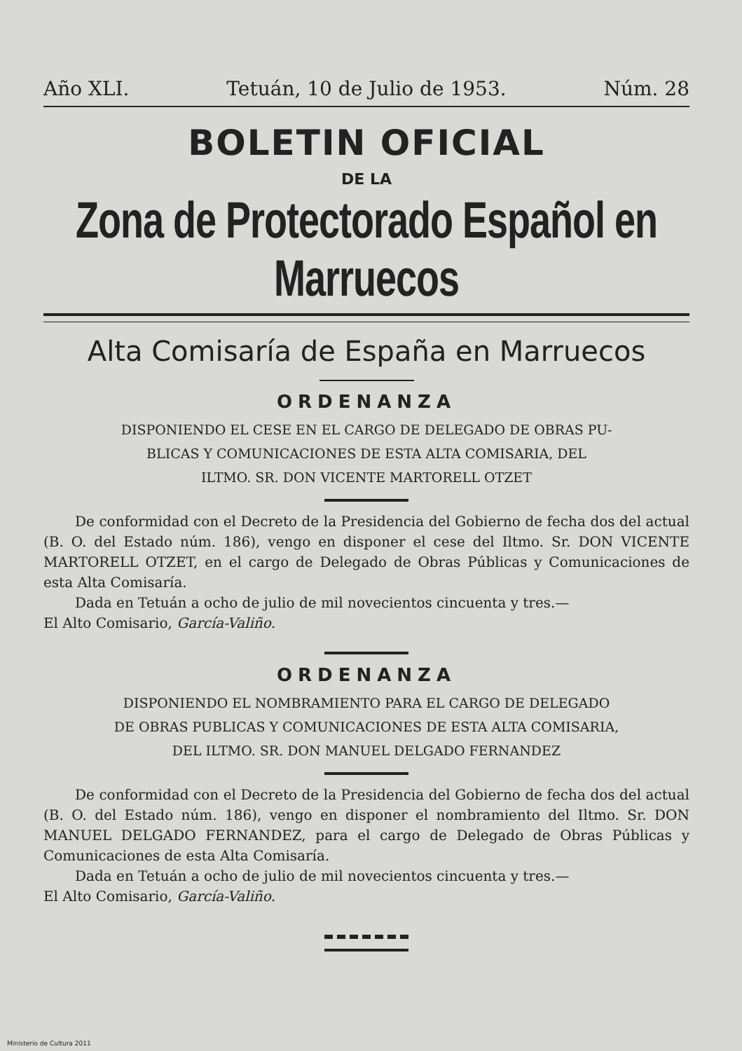Año XLI. Tetuán, 10 de Julio de 1953. Núm. 28
BOLETIN OFICIAL
DE LA
Zona de Protectorado Español en Marruecos
Alta Comisaría de España en Marruecos
ORDENANZA
DISPONIENDO EL CESE EN EL CARGO DE DELEGADO DE OBRAS PU-
BLICAS Y COMUNICACIONES DE ESTA ALTA COMISARIA, DEL
ILTMO. SR. DON VICENTE MARTORELL OTZET
De conformidad con el Decreto de la Presidencia del Gobierno de fecha dos del actual (B. O. del Estado núm. 186), vengo en disponer el cese del Iltmo. Sr. DON VICENTE MARTORELL OTZET, en el cargo de Delegado de Obras Públicas y Comunicaciones de esta Alta Comisaría.
Dada en Tetuán a ocho de julio de mil novecientos cincuenta y tres.—
El Alto Comisario, García-Valiño.
ORDENANZA
DISPONIENDO EL NOMBRAMIENTO PARA EL CARGO DE DELEGADO
DE OBRAS PUBLICAS Y COMUNICACIONES DE ESTA ALTA COMISARIA,
DEL ILTMO. SR. DON MANUEL DELGADO FERNANDEZ
De conformidad con el Decreto de la Presidencia del Gobierno de fecha dos del actual (B. O. del Estado núm. 186), vengo en disponer el nombramiento del Iltmo. Sr. DON MANUEL DELGADO FERNANDEZ, para el cargo de Delegado de Obras Públicas y Comunicaciones de esta Alta Comisaría.
Dada en Tetuán a ocho de julio de mil novecientos cincuenta y tres.—
El Alto Comisario, García-Valiño.
Ministerio de Cultura 2011